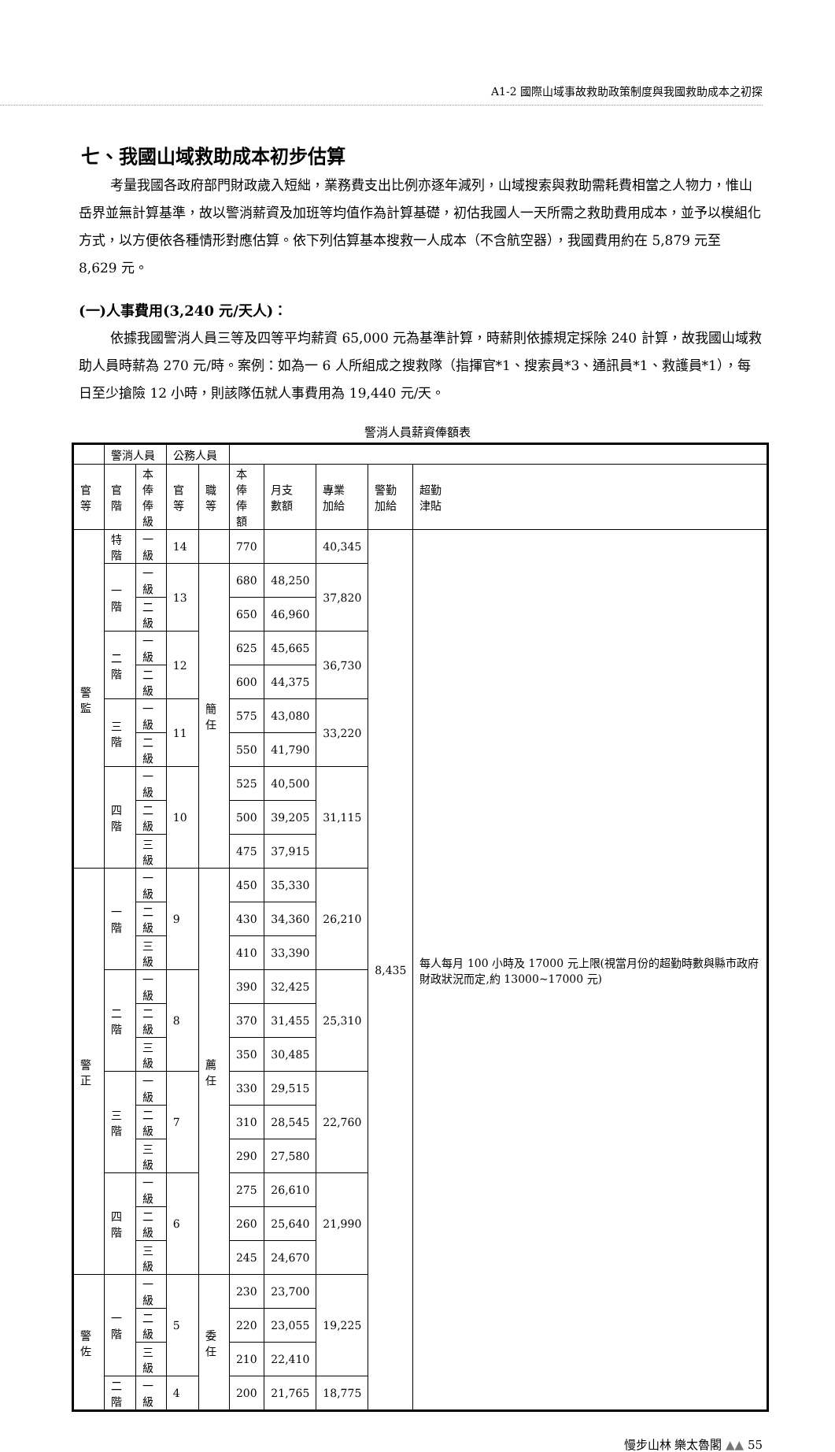A1-2 國際山域事故救助政策制度與我國救助成本之初探
七、我國山域救助成本初步估算
考量我國各政府部門財政歲入短絀，業務費支出比例亦逐年減列，山域搜索與救助需耗費相當之人物力，惟山岳界並無計算基準，故以警消薪資及加班等均值作為計算基礎，初估我國人一天所需之救助費用成本，並予以模組化方式，以方便依各種情形對應估算。依下列估算基本搜救一人成本（不含航空器），我國費用約在 5,879 元至 8,629 元。
(一)人事費用(3,240 元/天人)：
依據我國警消人員三等及四等平均薪資 65,000 元為基準計算，時薪則依據規定採除 240 計算，故我國山域救助人員時薪為 270 元/時。案例：如為一 6 人所組成之搜救隊（指揮官*1、搜索員*3、通訊員*1、救護員*1），每日至少搶險 12 小時，則該隊伍就人事費用為 19,440 元/天。
警消人員薪資俸額表
| | 警消人員 | | 公務人員 | | | | | | |
| 官等 | 官階 | 本俸 俸級 | 官等 | 職等 | 本俸 俸額 | 月支 數額 | 專業 加給 | 警勤 加給 | 超勤 津貼 |
| 警監 | 特階 | 一級 | 14 | | 770 | | 40,345 | 8,435 | 每人每月 100 小時及 17000 元上限(視當月份的超勤時數與縣市政府財政狀況而定,約 13000~17000 元) |
| | 一階 | 一級 | 13 | 簡任 | 680 | 48,250 | 37,820 | | |
| | | 二級 | | | 650 | 46,960 | | | |
| | 二階 | 一級 | 12 | | 625 | 45,665 | 36,730 | | |
| | | 二級 | | | 600 | 44,375 | | | |
| | 三階 | 一級 | 11 | | 575 | 43,080 | 33,220 | | |
| | | 二級 | | | 550 | 41,790 | | | |
| | 四階 | 一級 | 10 | | 525 | 40,500 | 31,115 | | |
| | | 二級 | | | 500 | 39,205 | | | |
| | | 三級 | | | 475 | 37,915 | | | |
| 警正 | 一階 | 一級 | 9 | 薦任 | 450 | 35,330 | 26,210 | | |
| | | 二級 | | | 430 | 34,360 | | | |
| | | 三級 | | | 410 | 33,390 | | | |
| | 二階 | 一級 | 8 | | 390 | 32,425 | 25,310 | | |
| | | 二級 | | | 370 | 31,455 | | | |
| | | 三級 | | | 350 | 30,485 | | | |
| | 三階 | 一級 | 7 | | 330 | 29,515 | 22,760 | | |
| | | 二級 | | | 310 | 28,545 | | | |
| | | 三級 | | | 290 | 27,580 | | | |
| | 四階 | 一級 | 6 | | 275 | 26,610 | 21,990 | | |
| | | 二級 | | | 260 | 25,640 | | | |
| | | 三級 | | | 245 | 24,670 | | | |
| 警佐 | 一階 | 一級 | 5 | 委任 | 230 | 23,700 | 19,225 | | |
| | | 二級 | | | 220 | 23,055 | | | |
| | | 三級 | | | 210 | 22,410 | | | |
| | 二階 | 一級 | 4 | | 200 | 21,765 | 18,775 | | |
慢步山林 樂太魯閣 ▲▲ 55